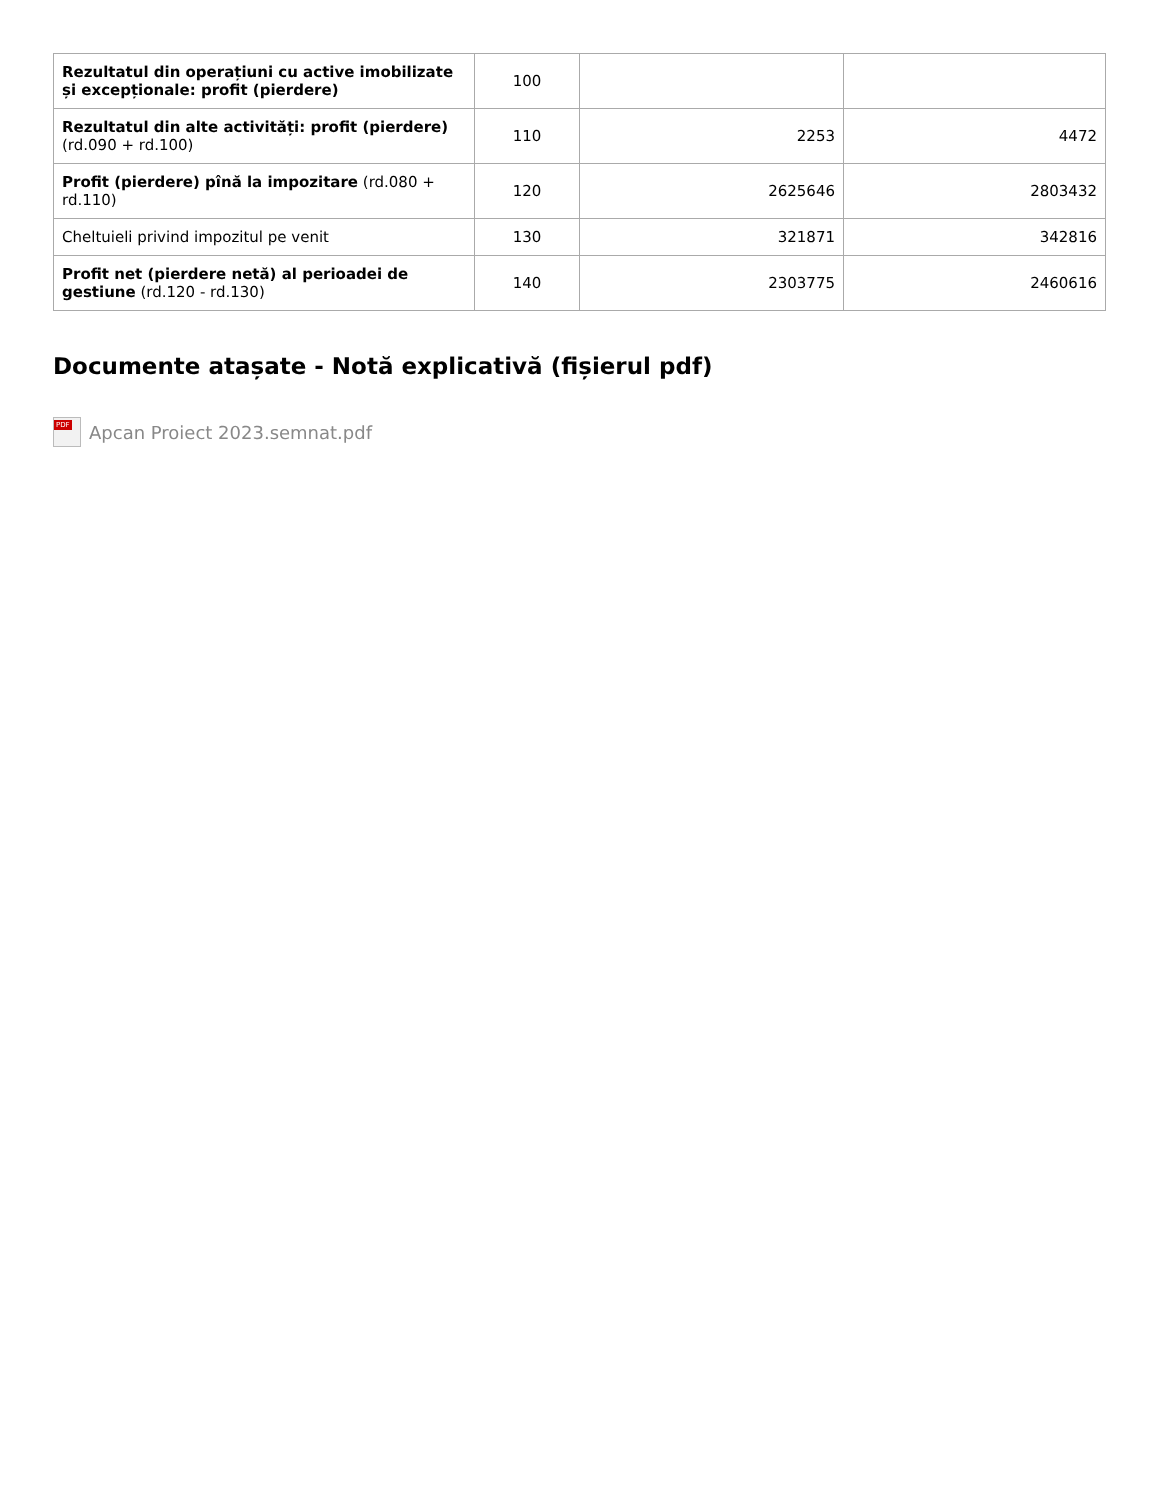| Rezultatul din operațiuni cu active imobilizate și excepționale: profit (pierdere) | 100 | | |
| Rezultatul din alte activități: profit (pierdere) (rd.090 + rd.100) | 110 | 2253 | 4472 |
| Profit (pierdere) pînă la impozitare (rd.080 + rd.110) | 120 | 2625646 | 2803432 |
| Cheltuieli privind impozitul pe venit | 130 | 321871 | 342816 |
| Profit net (pierdere netă) al perioadei de gestiune (rd.120 - rd.130) | 140 | 2303775 | 2460616 |
Documente atașate - Notă explicativă (fișierul pdf)
PDF
Apcan Proiect 2023.semnat.pdf